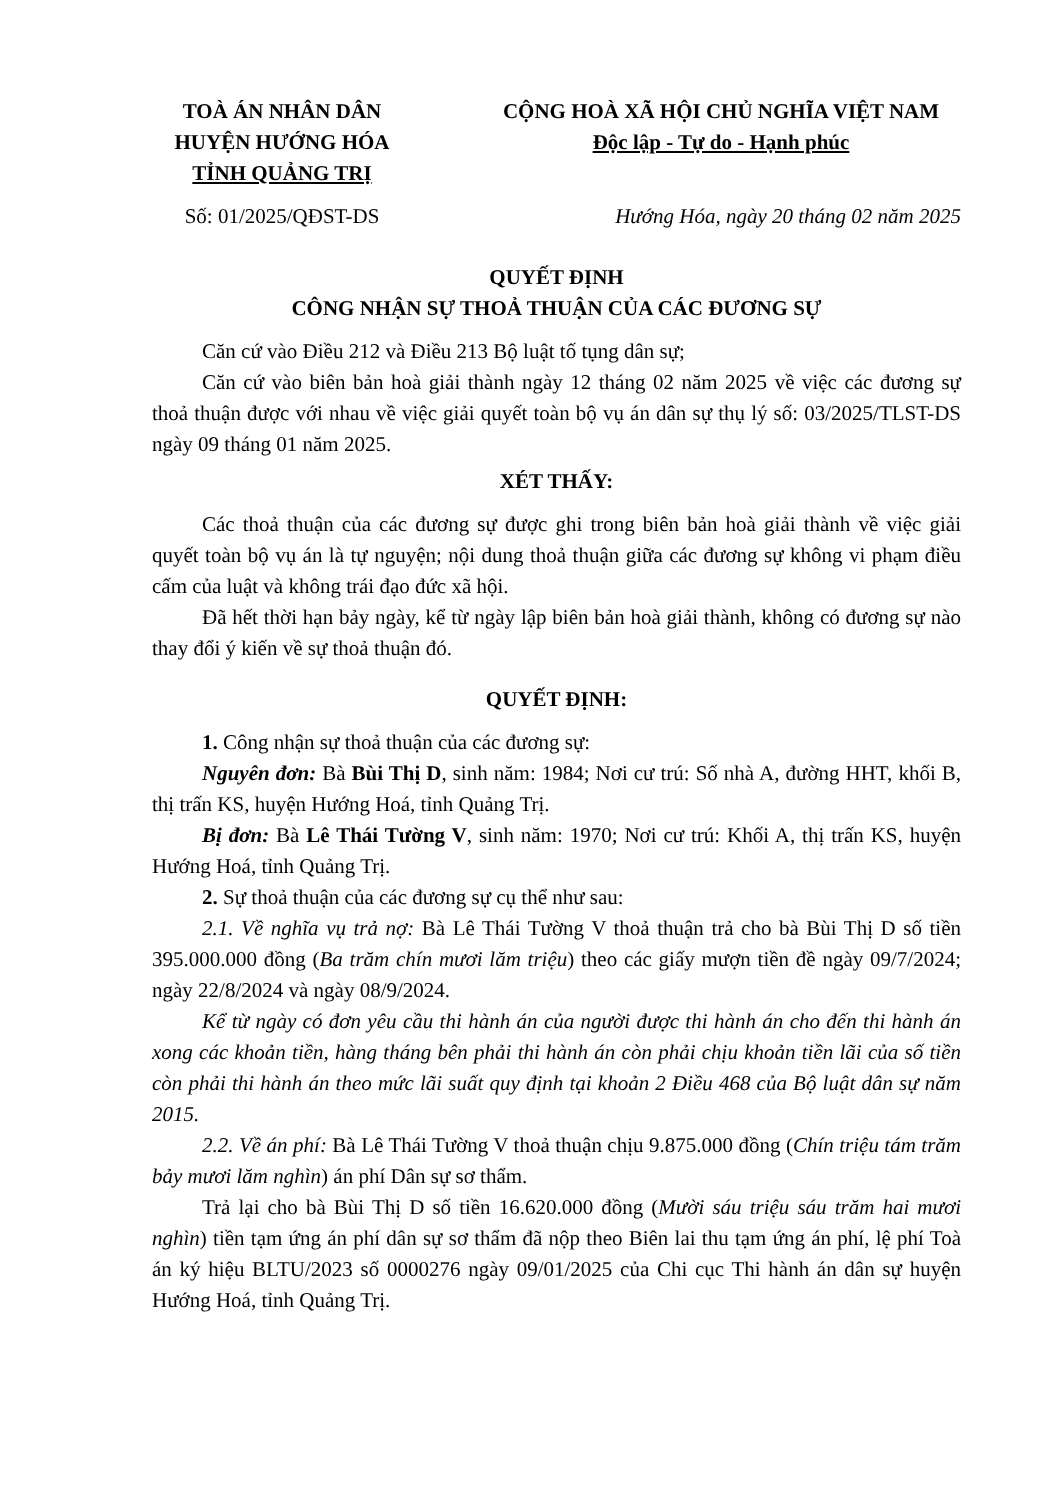TOÀ ÁN NHÂN DÂN
HUYỆN HƯỚNG HÓA
TỈNH QUẢNG TRỊ
CỘNG HOÀ XÃ HỘI CHỦ NGHĨA VIỆT NAM
Độc lập - Tự do - Hạnh phúc
Số: 01/2025/QĐST-DS Hướng Hóa, ngày 20 tháng 02 năm 2025
QUYẾT ĐỊNH
CÔNG NHẬN SỰ THOẢ THUẬN CỦA CÁC ĐƯƠNG SỰ
Căn cứ vào Điều 212 và Điều 213 Bộ luật tố tụng dân sự;
Căn cứ vào biên bản hoà giải thành ngày 12 tháng 02 năm 2025 về việc các đương sự thoả thuận được với nhau về việc giải quyết toàn bộ vụ án dân sự thụ lý số: 03/2025/TLST-DS ngày 09 tháng 01 năm 2025.
XÉT THẤY:
Các thoả thuận của các đương sự được ghi trong biên bản hoà giải thành về việc giải quyết toàn bộ vụ án là tự nguyện; nội dung thoả thuận giữa các đương sự không vi phạm điều cấm của luật và không trái đạo đức xã hội.
Đã hết thời hạn bảy ngày, kể từ ngày lập biên bản hoà giải thành, không có đương sự nào thay đổi ý kiến về sự thoả thuận đó.
QUYẾT ĐỊNH:
1. Công nhận sự thoả thuận của các đương sự:
Nguyên đơn: Bà Bùi Thị D, sinh năm: 1984; Nơi cư trú: Số nhà A, đường HHT, khối B, thị trấn KS, huyện Hướng Hoá, tỉnh Quảng Trị.
Bị đơn: Bà Lê Thái Tường V, sinh năm: 1970; Nơi cư trú: Khối A, thị trấn KS, huyện Hướng Hoá, tỉnh Quảng Trị.
2. Sự thoả thuận của các đương sự cụ thể như sau:
2.1. Về nghĩa vụ trả nợ: Bà Lê Thái Tường V thoả thuận trả cho bà Bùi Thị D số tiền 395.000.000 đồng (Ba trăm chín mươi lăm triệu) theo các giấy mượn tiền đề ngày 09/7/2024; ngày 22/8/2024 và ngày 08/9/2024.
Kể từ ngày có đơn yêu cầu thi hành án của người được thi hành án cho đến thi hành án xong các khoản tiền, hàng tháng bên phải thi hành án còn phải chịu khoản tiền lãi của số tiền còn phải thi hành án theo mức lãi suất quy định tại khoản 2 Điều 468 của Bộ luật dân sự năm 2015.
2.2. Về án phí: Bà Lê Thái Tường V thoả thuận chịu 9.875.000 đồng (Chín triệu tám trăm bảy mươi lăm nghìn) án phí Dân sự sơ thẩm.
Trả lại cho bà Bùi Thị D số tiền 16.620.000 đồng (Mười sáu triệu sáu trăm hai mươi nghìn) tiền tạm ứng án phí dân sự sơ thẩm đã nộp theo Biên lai thu tạm ứng án phí, lệ phí Toà án ký hiệu BLTU/2023 số 0000276 ngày 09/01/2025 của Chi cục Thi hành án dân sự huyện Hướng Hoá, tỉnh Quảng Trị.